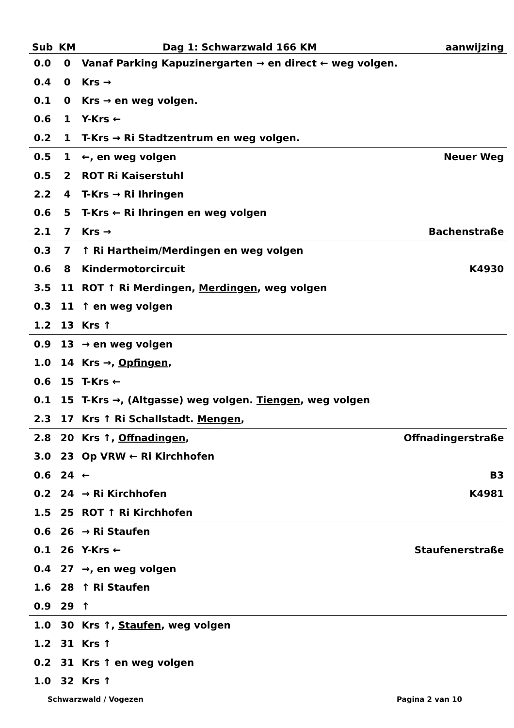| Sub | KM | Dag 1: Schwarzwald 166 KM | aanwijzing |
| --- | --- | --- | --- |
| 0.0 | 0 | Vanaf Parking Kapuzinergarten → en direct ← weg volgen. | |
| 0.4 | 0 | Krs → | |
| 0.1 | 0 | Krs → en weg volgen. | |
| 0.6 | 1 | Y-Krs ← | |
| 0.2 | 1 | T-Krs → Ri Stadtzentrum en weg volgen. | |
| 0.5 | 1 | ←, en weg volgen | Neuer Weg |
| 0.5 | 2 | ROT Ri Kaiserstuhl | |
| 2.2 | 4 | T-Krs → Ri Ihringen | |
| 0.6 | 5 | T-Krs ← Ri Ihringen en weg volgen | |
| 2.1 | 7 | Krs → | Bachenstraße |
| 0.3 | 7 | ↑ Ri Hartheim/Merdingen en weg volgen | |
| 0.6 | 8 | Kindermotorcircuit | K4930 |
| 3.5 | 11 | ROT ↑ Ri Merdingen, Merdingen , weg volgen | |
| 0.3 | 11 | ↑ en weg volgen | |
| 1.2 | 13 | Krs ↑ | |
| 0.9 | 13 | → en weg volgen | |
| 1.0 | 14 | Krs →, Opfingen , | |
| 0.6 | 15 | T-Krs ← | |
| 0.1 | 15 | T-Krs →, (Altgasse) weg volgen. Tiengen , weg volgen | |
| 2.3 | 17 | Krs ↑ Ri Schallstadt. Mengen , | |
| 2.8 | 20 | Krs ↑, Offnadingen , | Offnadingerstraße |
| 3.0 | 23 | Op VRW ← Ri Kirchhofen | |
| 0.6 | 24 | ← | B3 |
| 0.2 | 24 | → Ri Kirchhofen | K4981 |
| 1.5 | 25 | ROT ↑ Ri Kirchhofen | |
| 0.6 | 26 | → Ri Staufen | |
| 0.1 | 26 | Y-Krs ← | Staufenerstraße |
| 0.4 | 27 | →, en weg volgen | |
| 1.6 | 28 | ↑ Ri Staufen | |
| 0.9 | 29 | ↑ | |
| 1.0 | 30 | Krs ↑, Staufen , weg volgen | |
| 1.2 | 31 | Krs ↑ | |
| 0.2 | 31 | Krs ↑ en weg volgen | |
| 1.0 | 32 | Krs ↑ | |
Schwarzwald / Vogezen Pagina 2 van 10